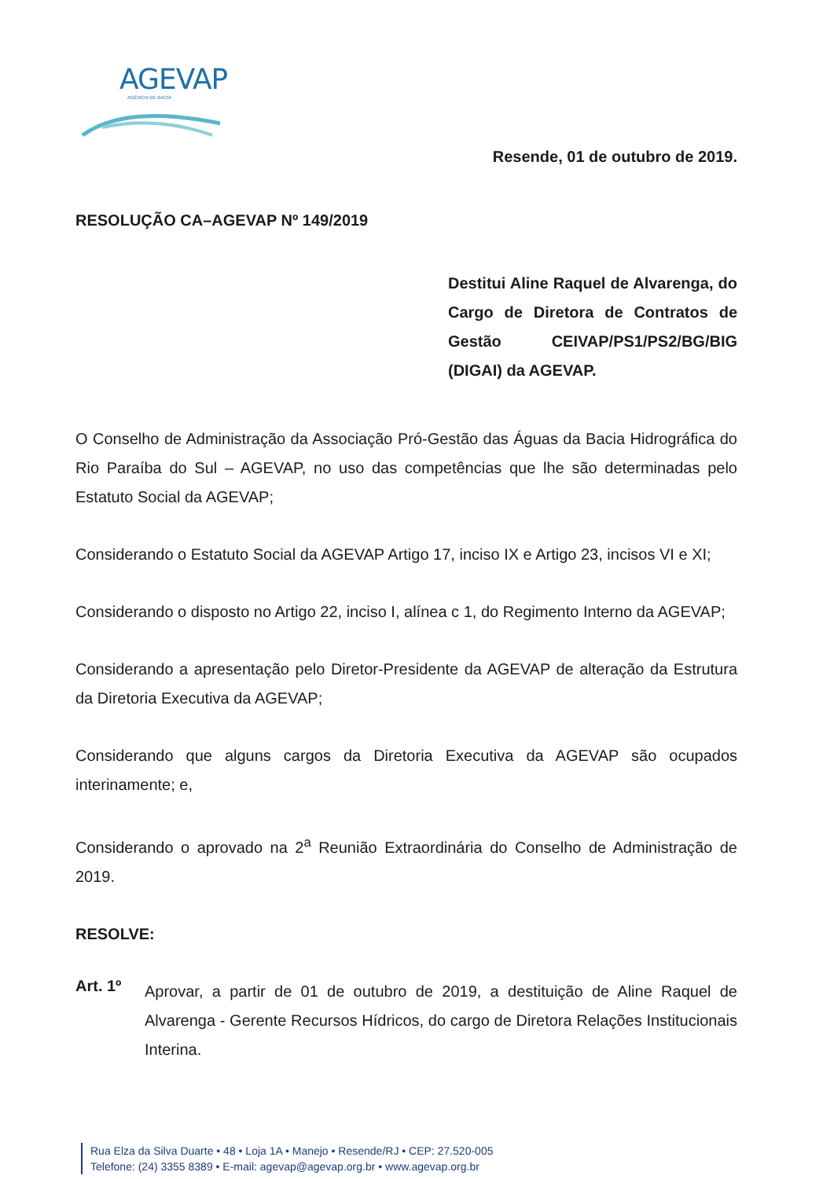AGEVAP
AGÊNCIA DE BACIA
Resende, 01 de outubro de 2019.
RESOLUÇÃO CA–AGEVAP Nº 149/2019
Destitui Aline Raquel de Alvarenga, do Cargo de Diretora de Contratos de Gestão CEIVAP/PS1/PS2/BG/BIG (DIGAI) da AGEVAP.
O Conselho de Administração da Associação Pró-Gestão das Águas da Bacia Hidrográfica do Rio Paraíba do Sul – AGEVAP, no uso das competências que lhe são determinadas pelo Estatuto Social da AGEVAP;
Considerando o Estatuto Social da AGEVAP Artigo 17, inciso IX e Artigo 23, incisos VI e XI;
Considerando o disposto no Artigo 22, inciso I, alínea c 1, do Regimento Interno da AGEVAP;
Considerando a apresentação pelo Diretor-Presidente da AGEVAP de alteração da Estrutura da Diretoria Executiva da AGEVAP;
Considerando que alguns cargos da Diretoria Executiva da AGEVAP são ocupados interinamente; e,
Considerando o aprovado na 2<sup>a</sup> Reunião Extraordinária do Conselho de Administração de 2019.
RESOLVE:
Art. 1º
Aprovar, a partir de 01 de outubro de 2019, a destituição de Aline Raquel de Alvarenga - Gerente Recursos Hídricos, do cargo de Diretora Relações Institucionais Interina.
Rua Elza da Silva Duarte • 48 • Loja 1A • Manejo • Resende/RJ • CEP: 27.520-005
Telefone: (24) 3355 8389 • E-mail: agevap@agevap.org.br • www.agevap.org.br